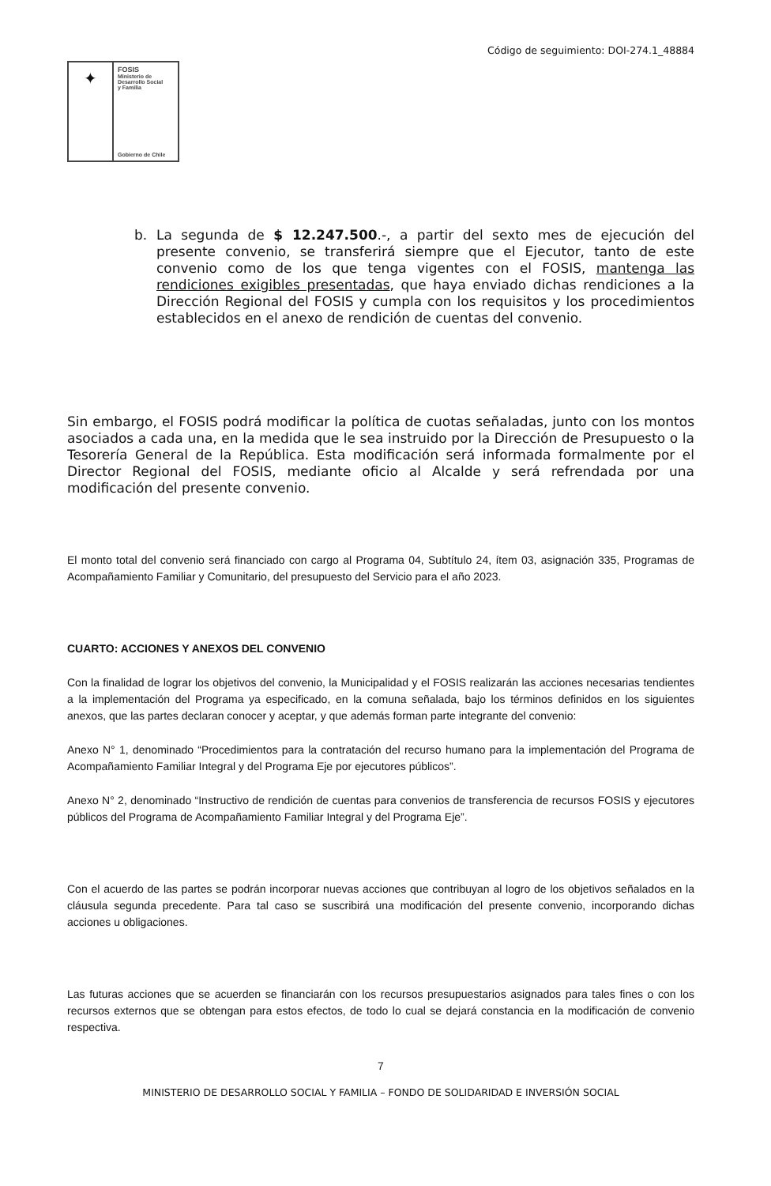Código de seguimiento: DOI-274.1_48884
✦
FOSIS
Ministerio de
Desarrollo Social
y Familia
Gobierno de Chile
b. La segunda de $ 12.247.500.-, a partir del sexto mes de ejecución del presente convenio, se transferirá siempre que el Ejecutor, tanto de este convenio como de los que tenga vigentes con el FOSIS, mantenga las rendiciones exigibles presentadas, que haya enviado dichas rendiciones a la Dirección Regional del FOSIS y cumpla con los requisitos y los procedimientos establecidos en el anexo de rendición de cuentas del convenio.
Sin embargo, el FOSIS podrá modificar la política de cuotas señaladas, junto con los montos asociados a cada una, en la medida que le sea instruido por la Dirección de Presupuesto o la Tesorería General de la República. Esta modificación será informada formalmente por el Director Regional del FOSIS, mediante oficio al Alcalde y será refrendada por una modificación del presente convenio.
El monto total del convenio será financiado con cargo al Programa 04, Subtítulo 24, ítem 03, asignación 335, Programas de Acompañamiento Familiar y Comunitario, del presupuesto del Servicio para el año 2023.
CUARTO: ACCIONES Y ANEXOS DEL CONVENIO
Con la finalidad de lograr los objetivos del convenio, la Municipalidad y el FOSIS realizarán las acciones necesarias tendientes a la implementación del Programa ya especificado, en la comuna señalada, bajo los términos definidos en los siguientes anexos, que las partes declaran conocer y aceptar, y que además forman parte integrante del convenio:
Anexo N° 1, denominado “Procedimientos para la contratación del recurso humano para la implementación del Programa de Acompañamiento Familiar Integral y del Programa Eje por ejecutores públicos”.
Anexo N° 2, denominado “Instructivo de rendición de cuentas para convenios de transferencia de recursos FOSIS y ejecutores públicos del Programa de Acompañamiento Familiar Integral y del Programa Eje”.
Con el acuerdo de las partes se podrán incorporar nuevas acciones que contribuyan al logro de los objetivos señalados en la cláusula segunda precedente. Para tal caso se suscribirá una modificación del presente convenio, incorporando dichas acciones u obligaciones.
Las futuras acciones que se acuerden se financiarán con los recursos presupuestarios asignados para tales fines o con los recursos externos que se obtengan para estos efectos, de todo lo cual se dejará constancia en la modificación de convenio respectiva.
7
MINISTERIO DE DESARROLLO SOCIAL Y FAMILIA – FONDO DE SOLIDARIDAD E INVERSIÓN SOCIAL